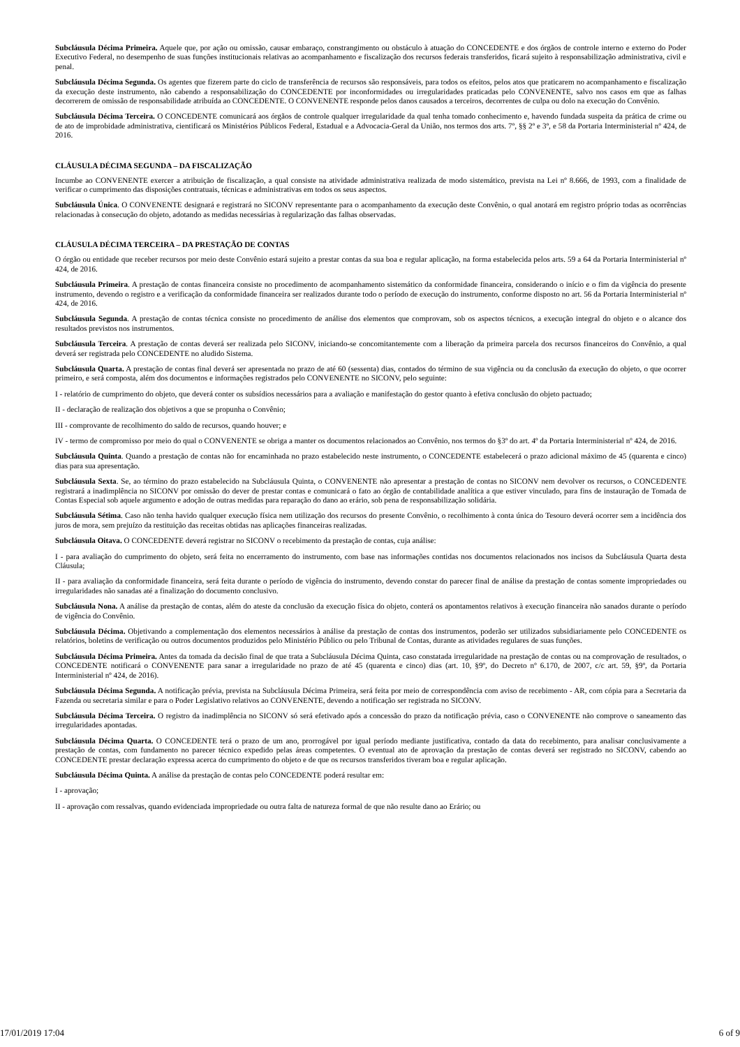Subcláusula Décima Primeira. Aquele que, por ação ou omissão, causar embaraço, constrangimento ou obstáculo à atuação do CONCEDENTE e dos órgãos de controle interno e externo do Poder Executivo Federal, no desempenho de suas funções institucionais relativas ao acompanhamento e fiscalização dos recursos federais transferidos, ficará sujeito à responsabilização administrativa, civil e penal.
Subcláusula Décima Segunda. Os agentes que fizerem parte do ciclo de transferência de recursos são responsáveis, para todos os efeitos, pelos atos que praticarem no acompanhamento e fiscalização da execução deste instrumento, não cabendo a responsabilização do CONCEDENTE por inconformidades ou irregularidades praticadas pelo CONVENENTE, salvo nos casos em que as falhas decorrerem de omissão de responsabilidade atribuída ao CONCEDENTE. O CONVENENTE responde pelos danos causados a terceiros, decorrentes de culpa ou dolo na execução do Convênio.
Subcláusula Décima Terceira. O CONCEDENTE comunicará aos órgãos de controle qualquer irregularidade da qual tenha tomado conhecimento e, havendo fundada suspeita da prática de crime ou de ato de improbidade administrativa, cientificará os Ministérios Públicos Federal, Estadual e a Advocacia-Geral da União, nos termos dos arts. 7º, §§ 2º e 3º, e 58 da Portaria Interministerial nº 424, de 2016.
CLÁUSULA DÉCIMA SEGUNDA – DA FISCALIZAÇÃO
Incumbe ao CONVENENTE exercer a atribuição de fiscalização, a qual consiste na atividade administrativa realizada de modo sistemático, prevista na Lei nº 8.666, de 1993, com a finalidade de verificar o cumprimento das disposições contratuais, técnicas e administrativas em todos os seus aspectos.
Subcláusula Única. O CONVENENTE designará e registrará no SICONV representante para o acompanhamento da execução deste Convênio, o qual anotará em registro próprio todas as ocorrências relacionadas à consecução do objeto, adotando as medidas necessárias à regularização das falhas observadas.
CLÁUSULA DÉCIMA TERCEIRA – DA PRESTAÇÃO DE CONTAS
O órgão ou entidade que receber recursos por meio deste Convênio estará sujeito a prestar contas da sua boa e regular aplicação, na forma estabelecida pelos arts. 59 a 64 da Portaria Interministerial nº 424, de 2016.
Subcláusula Primeira. A prestação de contas financeira consiste no procedimento de acompanhamento sistemático da conformidade financeira, considerando o início e o fim da vigência do presente instrumento, devendo o registro e a verificação da conformidade financeira ser realizados durante todo o período de execução do instrumento, conforme disposto no art. 56 da Portaria Interministerial nº 424, de 2016.
Subcláusula Segunda. A prestação de contas técnica consiste no procedimento de análise dos elementos que comprovam, sob os aspectos técnicos, a execução integral do objeto e o alcance dos resultados previstos nos instrumentos.
Subcláusula Terceira. A prestação de contas deverá ser realizada pelo SICONV, iniciando-se concomitantemente com a liberação da primeira parcela dos recursos financeiros do Convênio, a qual deverá ser registrada pelo CONCEDENTE no aludido Sistema.
Subcláusula Quarta. A prestação de contas final deverá ser apresentada no prazo de até 60 (sessenta) dias, contados do término de sua vigência ou da conclusão da execução do objeto, o que ocorrer primeiro, e será composta, além dos documentos e informações registrados pelo CONVENENTE no SICONV, pelo seguinte:
I - relatório de cumprimento do objeto, que deverá conter os subsídios necessários para a avaliação e manifestação do gestor quanto à efetiva conclusão do objeto pactuado;
II - declaração de realização dos objetivos a que se propunha o Convênio;
III - comprovante de recolhimento do saldo de recursos, quando houver; e
IV - termo de compromisso por meio do qual o CONVENENTE se obriga a manter os documentos relacionados ao Convênio, nos termos do §3º do art. 4º da Portaria Interministerial nº 424, de 2016.
Subcláusula Quinta. Quando a prestação de contas não for encaminhada no prazo estabelecido neste instrumento, o CONCEDENTE estabelecerá o prazo adicional máximo de 45 (quarenta e cinco) dias para sua apresentação.
Subcláusula Sexta. Se, ao término do prazo estabelecido na Subcláusula Quinta, o CONVENENTE não apresentar a prestação de contas no SICONV nem devolver os recursos, o CONCEDENTE registrará a inadimplência no SICONV por omissão do dever de prestar contas e comunicará o fato ao órgão de contabilidade analítica a que estiver vinculado, para fins de instauração de Tomada de Contas Especial sob aquele argumento e adoção de outras medidas para reparação do dano ao erário, sob pena de responsabilização solidária.
Subcláusula Sétima. Caso não tenha havido qualquer execução física nem utilização dos recursos do presente Convênio, o recolhimento à conta única do Tesouro deverá ocorrer sem a incidência dos juros de mora, sem prejuízo da restituição das receitas obtidas nas aplicações financeiras realizadas.
Subcláusula Oitava. O CONCEDENTE deverá registrar no SICONV o recebimento da prestação de contas, cuja análise:
I - para avaliação do cumprimento do objeto, será feita no encerramento do instrumento, com base nas informações contidas nos documentos relacionados nos incisos da Subcláusula Quarta desta Cláusula;
II - para avaliação da conformidade financeira, será feita durante o período de vigência do instrumento, devendo constar do parecer final de análise da prestação de contas somente impropriedades ou irregularidades não sanadas até a finalização do documento conclusivo.
Subcláusula Nona. A análise da prestação de contas, além do ateste da conclusão da execução física do objeto, conterá os apontamentos relativos à execução financeira não sanados durante o período de vigência do Convênio.
Subcláusula Décima. Objetivando a complementação dos elementos necessários à análise da prestação de contas dos instrumentos, poderão ser utilizados subsidiariamente pelo CONCEDENTE os relatórios, boletins de verificação ou outros documentos produzidos pelo Ministério Público ou pelo Tribunal de Contas, durante as atividades regulares de suas funções.
Subcláusula Décima Primeira. Antes da tomada da decisão final de que trata a Subcláusula Décima Quinta, caso constatada irregularidade na prestação de contas ou na comprovação de resultados, o CONCEDENTE notificará o CONVENENTE para sanar a irregularidade no prazo de até 45 (quarenta e cinco) dias (art. 10, §9º, do Decreto nº 6.170, de 2007, c/c art. 59, §9º, da Portaria Interministerial nº 424, de 2016).
Subcláusula Décima Segunda. A notificação prévia, prevista na Subcláusula Décima Primeira, será feita por meio de correspondência com aviso de recebimento - AR, com cópia para a Secretaria da Fazenda ou secretaria similar e para o Poder Legislativo relativos ao CONVENENTE, devendo a notificação ser registrada no SICONV.
Subcláusula Décima Terceira. O registro da inadimplência no SICONV só será efetivado após a concessão do prazo da notificação prévia, caso o CONVENENTE não comprove o saneamento das irregularidades apontadas.
Subcláusula Décima Quarta. O CONCEDENTE terá o prazo de um ano, prorrogável por igual período mediante justificativa, contado da data do recebimento, para analisar conclusivamente a prestação de contas, com fundamento no parecer técnico expedido pelas áreas competentes. O eventual ato de aprovação da prestação de contas deverá ser registrado no SICONV, cabendo ao CONCEDENTE prestar declaração expressa acerca do cumprimento do objeto e de que os recursos transferidos tiveram boa e regular aplicação.
Subcláusula Décima Quinta. A análise da prestação de contas pelo CONCEDENTE poderá resultar em:
I - aprovação;
II - aprovação com ressalvas, quando evidenciada impropriedade ou outra falta de natureza formal de que não resulte dano ao Erário; ou
17/01/2019 17:04 6 of 9